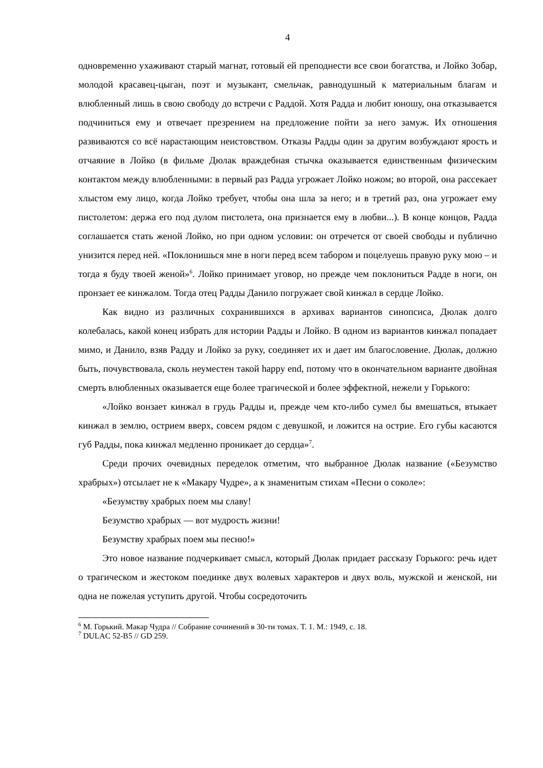4
одновременно ухаживают старый магнат, готовый ей преподнести все свои богатства, и Лойко Зобар, молодой красавец-цыган, поэт и музыкант, смельчак, равнодушный к материальным благам и влюбленный лишь в свою свободу до встречи с Раддой. Хотя Радда и любит юношу, она отказывается подчиниться ему и отвечает презрением на предложение пойти за него замуж. Их отношения развиваются со всё нарастающим неистовством. Отказы Радды один за другим возбуждают ярость и отчаяние в Лойко (в фильме Дюлак враждебная стычка оказывается единственным физическим контактом между влюбленными: в первый раз Радда угрожает Лойко ножом; во второй, она рассекает хлыстом ему лицо, когда Лойко требует, чтобы она шла за него; и в третий раз, она угрожает ему пистолетом: держа его под дулом пистолета, она признается ему в любви...). В конце концов, Радда соглашается стать женой Лойко, но при одном условии: он отречется от своей свободы и публично унизится перед ней. «Поклонишься мне в ноги перед всем табором и поцелуешь правую руку мою – и тогда я буду твоей женой»<sup>6</sup>. Лойко принимает уговор, но прежде чем поклониться Радде в ноги, он пронзает ее кинжалом. Тогда отец Радды Данило погружает свой кинжал в сердце Лойко.
Как видно из различных сохранившихся в архивах вариантов синопсиса, Дюлак долго колебалась, какой конец избрать для истории Радды и Лойко. В одном из вариантов кинжал попадает мимо, и Данило, взяв Радду и Лойко за руку, соединяет их и дает им благословение. Дюлак, должно быть, почувствовала, сколь неуместен такой happy end, потому что в окончательном варианте двойная смерть влюбленных оказывается еще более трагической и более эффектной, нежели у Горького:
«Лойко вонзает кинжал в грудь Радды и, прежде чем кто-либо сумел бы вмешаться, втыкает кинжал в землю, острием вверх, совсем рядом с девушкой, и ложится на острие. Его губы касаются губ Радды, пока кинжал медленно проникает до сердца»<sup>7</sup>.
Среди прочих очевидных переделок отметим, что выбранное Дюлак название («Безумство храбрых») отсылает не к «Макару Чудре», а к знаменитым стихам «Песни о соколе»:
«Безумству храбрых поем мы славу!
Безумство храбрых — вот мудрость жизни!
Безумству храбрых поем мы песню!»
Это новое название подчеркивает смысл, который Дюлак придает рассказу Горького: речь идет о трагическом и жестоком поединке двух волевых характеров и двух воль, мужской и женской, ни одна не пожелая уступить другой. Чтобы сосредоточить
<sup>6</sup> М. Горький. Макар Чудра // Собрание сочинений в 30-ти томах. Т. 1. М.: 1949, с. 18.
<sup>7</sup> DULAC 52-B5 // GD 259.